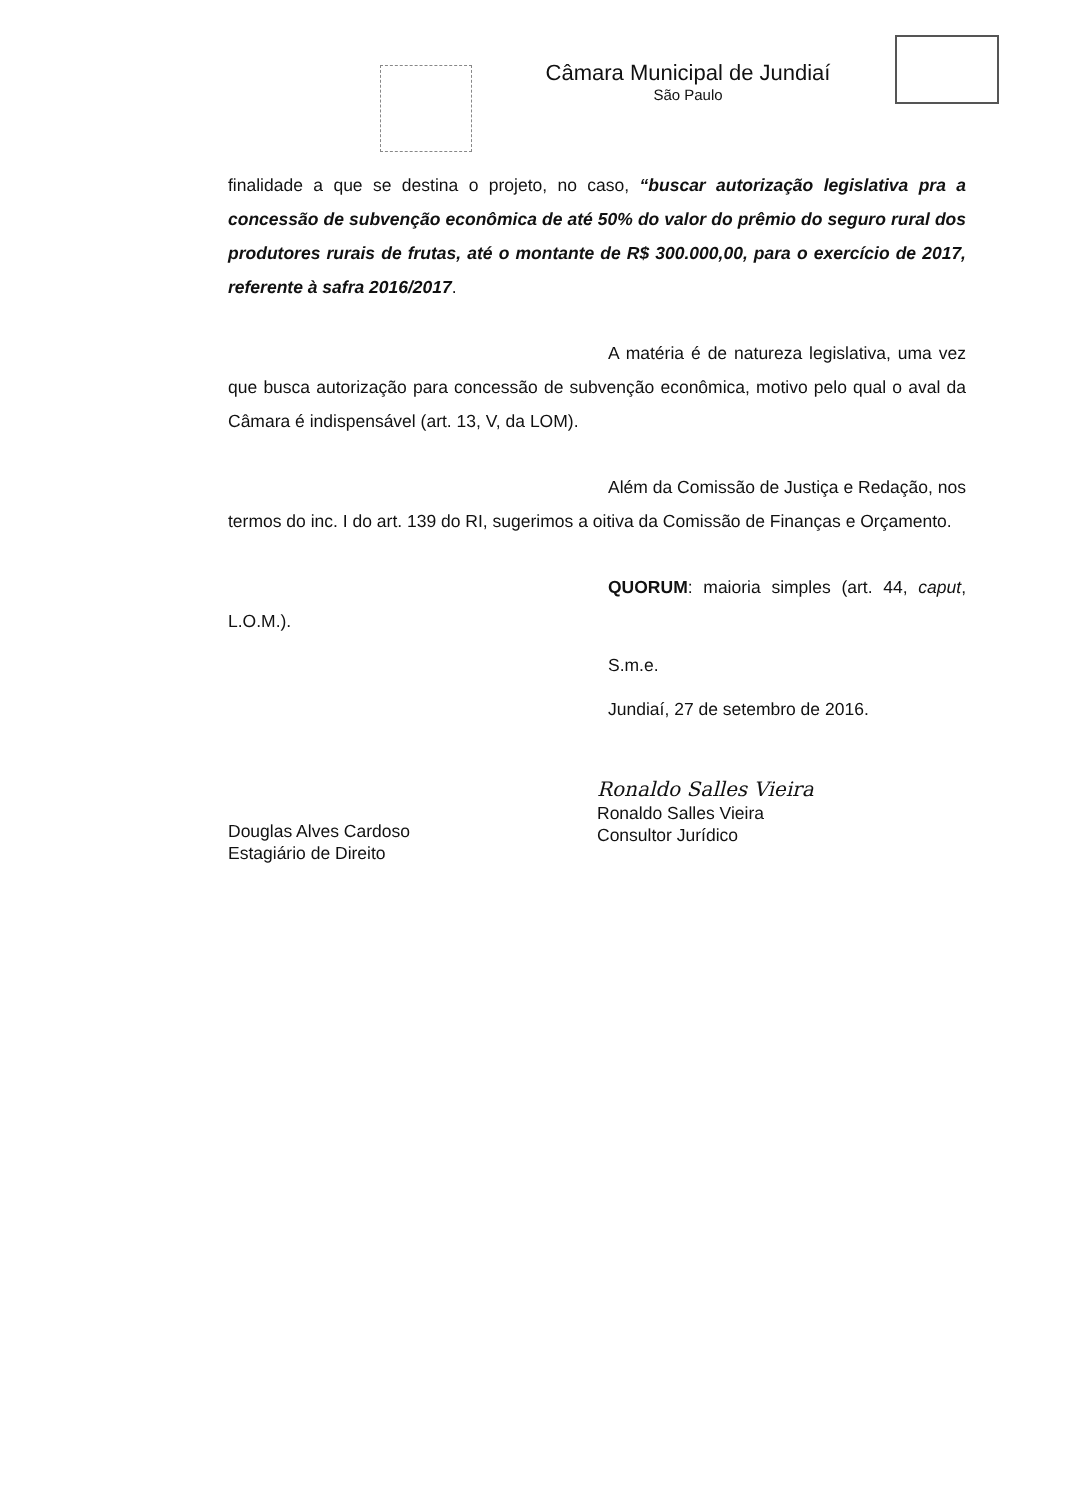Câmara Municipal de Jundiaí
São Paulo
finalidade a que se destina o projeto, no caso, “buscar autorização legislativa pra a concessão de subvenção econômica de até 50% do valor do prêmio do seguro rural dos produtores rurais de frutas, até o montante de R$ 300.000,00, para o exercício de 2017, referente à safra 2016/2017.
A matéria é de natureza legislativa, uma vez que busca autorização para concessão de subvenção econômica, motivo pelo qual o aval da Câmara é indispensável (art. 13, V, da LOM).
Além da Comissão de Justiça e Redação, nos termos do inc. I do art. 139 do RI, sugerimos a oitiva da Comissão de Finanças e Orçamento.
QUORUM: maioria simples (art. 44, caput, L.O.M.).
S.m.e.
Jundiaí, 27 de setembro de 2016.
Douglas Alves Cardoso
Estagiário de Direito
Ronaldo Salles Vieira
Ronaldo Salles Vieira
Consultor Jurídico